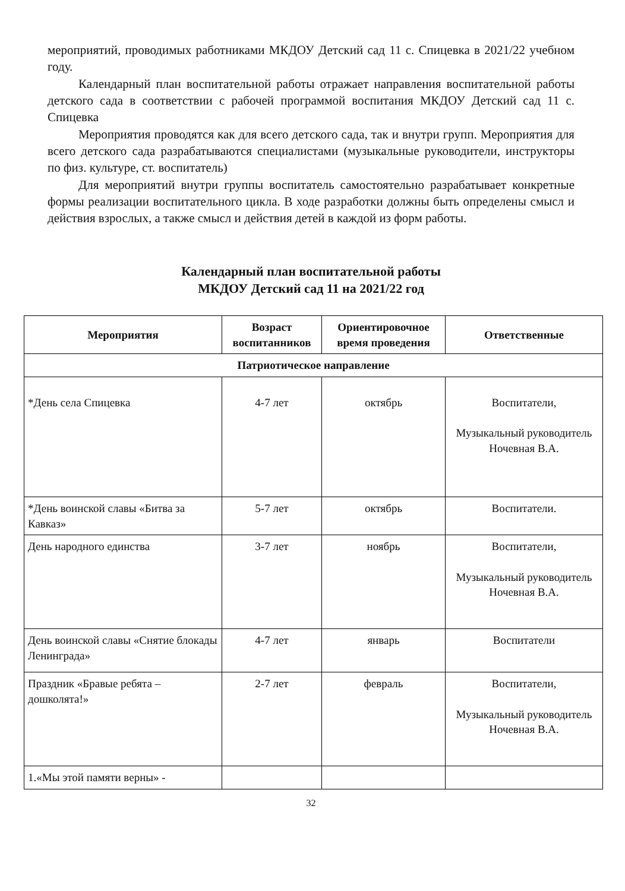мероприятий, проводимых работниками МКДОУ Детский сад 11 с. Спицевка в 2021/22 учебном году.
Календарный план воспитательной работы отражает направления воспитательной работы детского сада в соответствии с рабочей программой воспитания МКДОУ Детский сад 11 с. Спицевка
Мероприятия проводятся как для всего детского сада, так и внутри групп. Мероприятия для всего детского сада разрабатываются специалистами (музыкальные руководители, инструкторы по физ. культуре, ст. воспитатель)
Для мероприятий внутри группы воспитатель самостоятельно разрабатывает конкретные формы реализации воспитательного цикла. В ходе разработки должны быть определены смысл и действия взрослых, а также смысл и действия детей в каждой из форм работы.
Календарный план воспитательной работы
МКДОУ Детский сад 11 на 2021/22 год
| Мероприятия | Возраст воспитанников | Ориентировочное время проведения | Ответственные |
| --- | --- | --- | --- |
| Патриотическое направление | | | |
| *День села Спицевка | 4-7 лет | октябрь | Воспитатели, Музыкальный руководитель Ночевная В.А. |
| *День воинской славы «Битва за Кавказ» | 5-7 лет | октябрь | Воспитатели. |
| День народного единства | 3-7 лет | ноябрь | Воспитатели, Музыкальный руководитель Ночевная В.А. |
| День воинской славы «Снятие блокады Ленинграда» | 4-7 лет | январь | Воспитатели |
| Праздник «Бравые ребята – дошколята!» | 2-7 лет | февраль | Воспитатели, Музыкальный руководитель Ночевная В.А. |
| 1.«Мы этой памяти верны» - | | | |
32